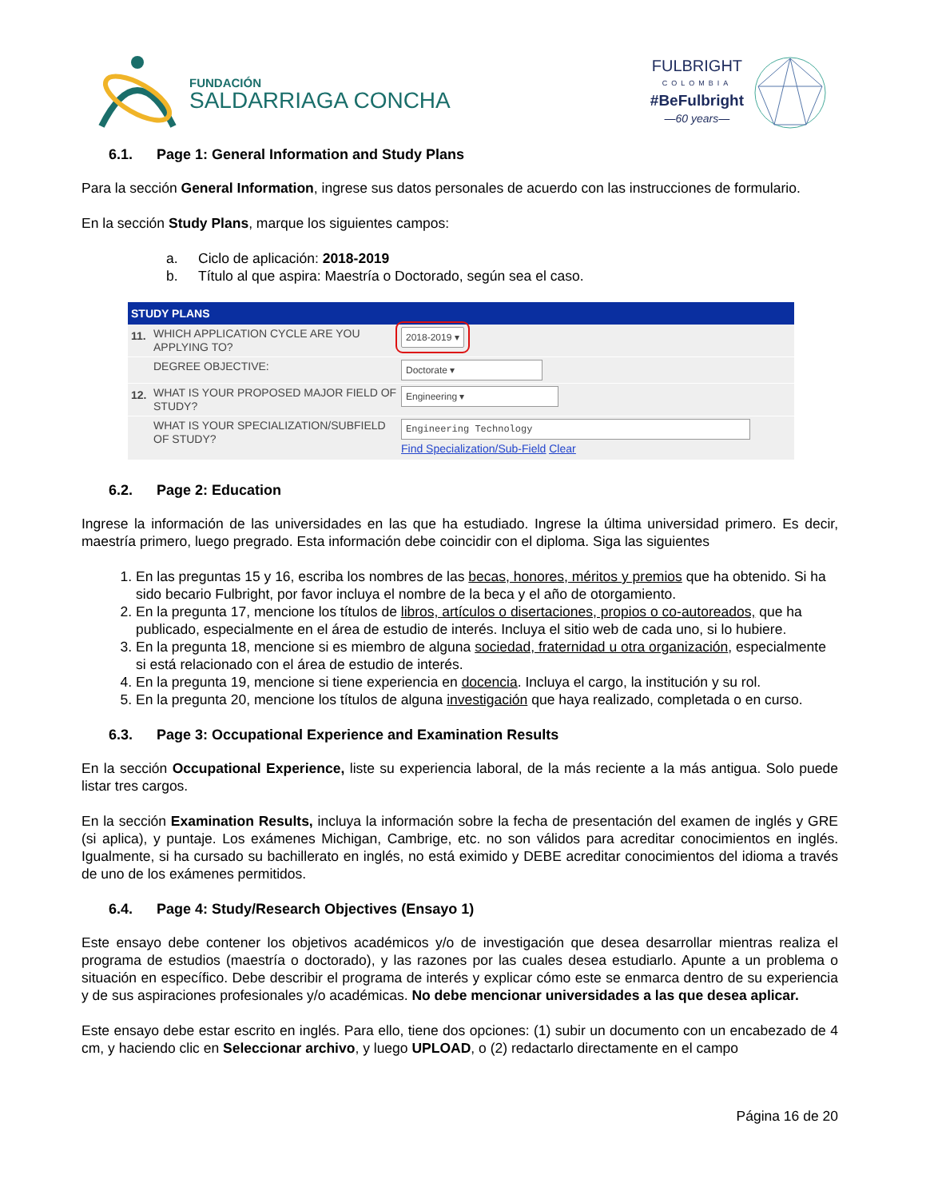FUNDACIÓN
SALDARRIAGA CONCHA
FULBRIGHT
COLOMBIA
#BeFulbright
—60 years—
6.1. Page 1: General Information and Study Plans
Para la sección General Information, ingrese sus datos personales de acuerdo con las instrucciones de formulario.
En la sección Study Plans, marque los siguientes campos:
a. Ciclo de aplicación: 2018-2019
b. Título al que aspira: Maestría o Doctorado, según sea el caso.
STUDY PLANS
11.
WHICH APPLICATION CYCLE ARE YOU APPLYING TO?
2018-2019 ▾
DEGREE OBJECTIVE:
Doctorate ▾
12.
WHAT IS YOUR PROPOSED MAJOR FIELD OF STUDY?
Engineering ▾
WHAT IS YOUR SPECIALIZATION/SUBFIELD OF STUDY?
Engineering Technology
Find Specialization/Sub-Field Clear
6.2. Page 2: Education
Ingrese la información de las universidades en las que ha estudiado. Ingrese la última universidad primero. Es decir, maestría primero, luego pregrado. Esta información debe coincidir con el diploma. Siga las siguientes
1. En las preguntas 15 y 16, escriba los nombres de las becas, honores, méritos y premios que ha obtenido. Si ha sido becario Fulbright, por favor incluya el nombre de la beca y el año de otorgamiento.
2. En la pregunta 17, mencione los títulos de libros, artículos o disertaciones, propios o co-autoreados, que ha publicado, especialmente en el área de estudio de interés. Incluya el sitio web de cada uno, si lo hubiere.
3. En la pregunta 18, mencione si es miembro de alguna sociedad, fraternidad u otra organización, especialmente si está relacionado con el área de estudio de interés.
4. En la pregunta 19, mencione si tiene experiencia en docencia. Incluya el cargo, la institución y su rol.
5. En la pregunta 20, mencione los títulos de alguna investigación que haya realizado, completada o en curso.
6.3. Page 3: Occupational Experience and Examination Results
En la sección Occupational Experience, liste su experiencia laboral, de la más reciente a la más antigua. Solo puede listar tres cargos.
En la sección Examination Results, incluya la información sobre la fecha de presentación del examen de inglés y GRE (si aplica), y puntaje. Los exámenes Michigan, Cambrige, etc. no son válidos para acreditar conocimientos en inglés. Igualmente, si ha cursado su bachillerato en inglés, no está eximido y DEBE acreditar conocimientos del idioma a través de uno de los exámenes permitidos.
6.4. Page 4: Study/Research Objectives (Ensayo 1)
Este ensayo debe contener los objetivos académicos y/o de investigación que desea desarrollar mientras realiza el programa de estudios (maestría o doctorado), y las razones por las cuales desea estudiarlo. Apunte a un problema o situación en específico. Debe describir el programa de interés y explicar cómo este se enmarca dentro de su experiencia y de sus aspiraciones profesionales y/o académicas. No debe mencionar universidades a las que desea aplicar.
Este ensayo debe estar escrito en inglés. Para ello, tiene dos opciones: (1) subir un documento con un encabezado de 4 cm, y haciendo clic en Seleccionar archivo, y luego UPLOAD, o (2) redactarlo directamente en el campo
Página 16 de 20